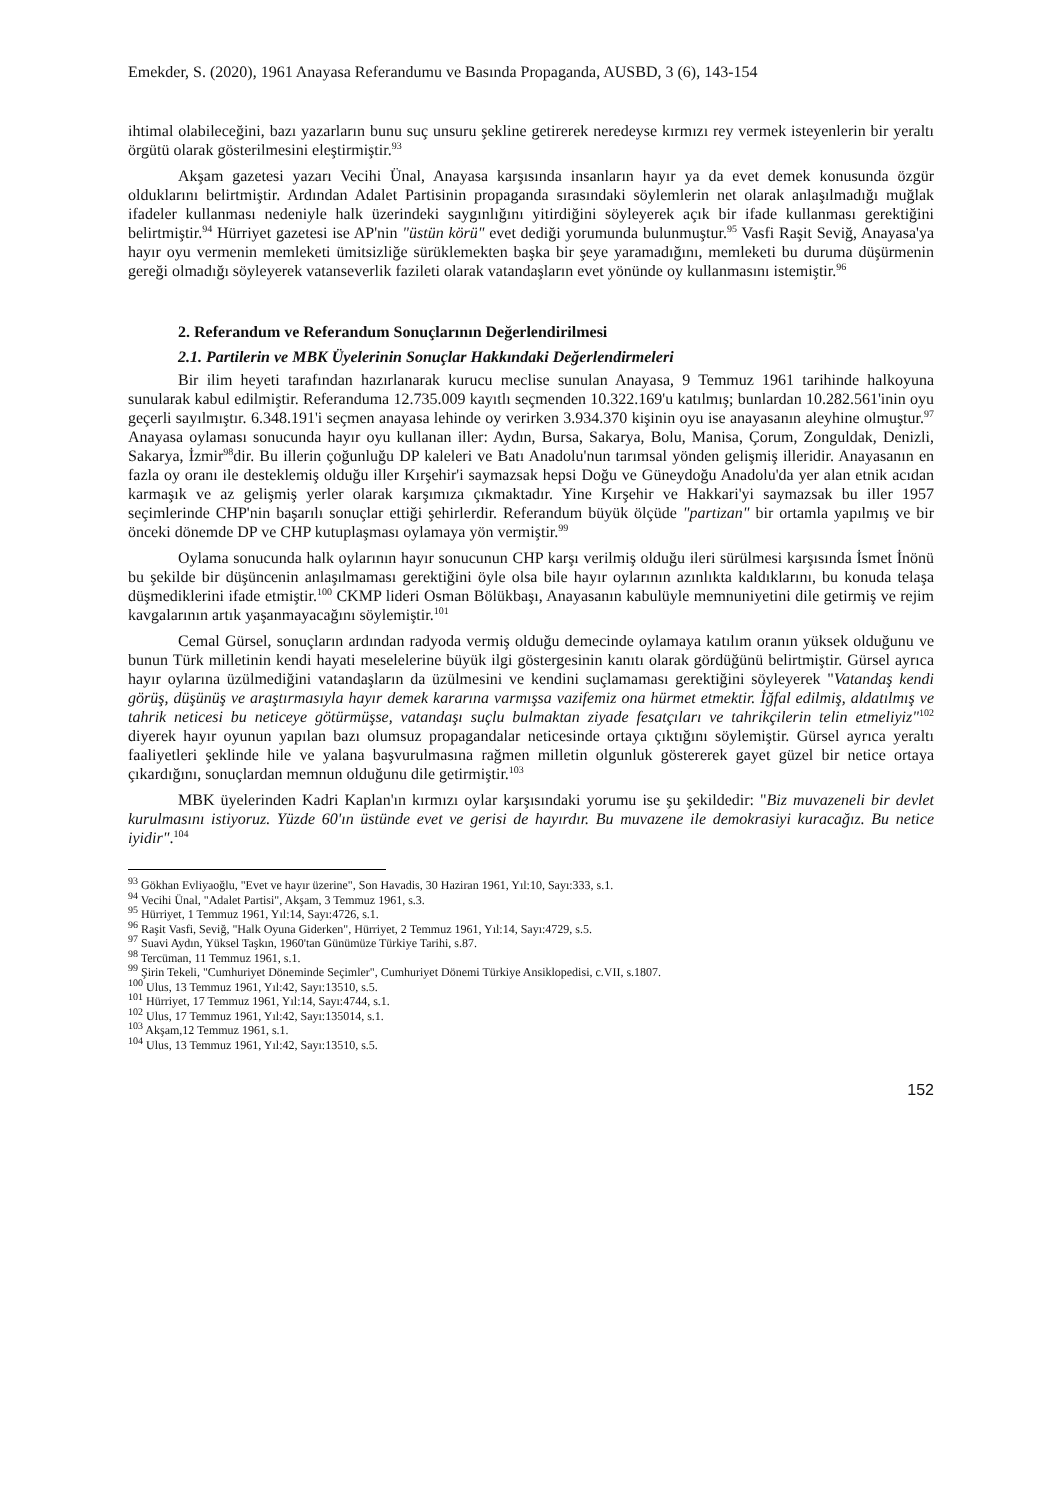Emekder, S. (2020), 1961 Anayasa Referandumu ve Basında Propaganda, AUSBD, 3 (6), 143-154
ihtimal olabileceğini, bazı yazarların bunu suç unsuru şekline getirerek neredeyse kırmızı rey vermek isteyenlerin bir yeraltı örgütü olarak gösterilmesini eleştirmiştir.<sup>93</sup>
Akşam gazetesi yazarı Vecihi Ünal, Anayasa karşısında insanların hayır ya da evet demek konusunda özgür olduklarını belirtmiştir. Ardından Adalet Partisinin propaganda sırasındaki söylemlerin net olarak anlaşılmadığı muğlak ifadeler kullanması nedeniyle halk üzerindeki saygınlığını yitirdiğini söyleyerek açık bir ifade kullanması gerektiğini belirtmiştir.<sup>94</sup> Hürriyet gazetesi ise AP'nin "üstün körü" evet dediği yorumunda bulunmuştur.<sup>95</sup> Vasfi Raşit Seviğ, Anayasa'ya hayır oyu vermenin memleketi ümitsizliğe sürüklemekten başka bir şeye yaramadığını, memleketi bu duruma düşürmenin gereği olmadığı söyleyerek vatanseverlik fazileti olarak vatandaşların evet yönünde oy kullanmasını istemiştir.<sup>96</sup>
2. Referandum ve Referandum Sonuçlarının Değerlendirilmesi
2.1. Partilerin ve MBK Üyelerinin Sonuçlar Hakkındaki Değerlendirmeleri
Bir ilim heyeti tarafından hazırlanarak kurucu meclise sunulan Anayasa, 9 Temmuz 1961 tarihinde halkoyuna sunularak kabul edilmiştir. Referanduma 12.735.009 kayıtlı seçmenden 10.322.169'u katılmış; bunlardan 10.282.561'inin oyu geçerli sayılmıştır. 6.348.191'i seçmen anayasa lehinde oy verirken 3.934.370 kişinin oyu ise anayasanın aleyhine olmuştur.<sup>97</sup> Anayasa oylaması sonucunda hayır oyu kullanan iller: Aydın, Bursa, Sakarya, Bolu, Manisa, Çorum, Zonguldak, Denizli, Sakarya, İzmir<sup>98</sup>dir. Bu illerin çoğunluğu DP kaleleri ve Batı Anadolu'nun tarımsal yönden gelişmiş illeridir. Anayasanın en fazla oy oranı ile desteklemiş olduğu iller Kırşehir'i saymazsak hepsi Doğu ve Güneydoğu Anadolu'da yer alan etnik acıdan karmaşık ve az gelişmiş yerler olarak karşımıza çıkmaktadır. Yine Kırşehir ve Hakkari'yi saymazsak bu iller 1957 seçimlerinde CHP'nin başarılı sonuçlar ettiği şehirlerdir. Referandum büyük ölçüde "partizan" bir ortamla yapılmış ve bir önceki dönemde DP ve CHP kutuplaşması oylamaya yön vermiştir.<sup>99</sup>
Oylama sonucunda halk oylarının hayır sonucunun CHP karşı verilmiş olduğu ileri sürülmesi karşısında İsmet İnönü bu şekilde bir düşüncenin anlaşılmaması gerektiğini öyle olsa bile hayır oylarının azınlıkta kaldıklarını, bu konuda telaşa düşmediklerini ifade etmiştir.<sup>100</sup> CKMP lideri Osman Bölükbaşı, Anayasanın kabulüyle memnuniyetini dile getirmiş ve rejim kavgalarının artık yaşanmayacağını söylemiştir.<sup>101</sup>
Cemal Gürsel, sonuçların ardından radyoda vermiş olduğu demecinde oylamaya katılım oranın yüksek olduğunu ve bunun Türk milletinin kendi hayati meselelerine büyük ilgi göstergesinin kanıtı olarak gördüğünü belirtmiştir. Gürsel ayrıca hayır oylarına üzülmediğini vatandaşların da üzülmesini ve kendini suçlamaması gerektiğini söyleyerek "Vatandaş kendi görüş, düşünüş ve araştırmasıyla hayır demek kararına varmışsa vazifemiz ona hürmet etmektir. İğfal edilmiş, aldatılmış ve tahrik neticesi bu neticeye götürmüşse, vatandaşı suçlu bulmaktan ziyade fesatçıları ve tahrikçilerin telin etmeliyiz"<sup>102</sup> diyerek hayır oyunun yapılan bazı olumsuz propagandalar neticesinde ortaya çıktığını söylemiştir. Gürsel ayrıca yeraltı faaliyetleri şeklinde hile ve yalana başvurulmasına rağmen milletin olgunluk göstererek gayet güzel bir netice ortaya çıkardığını, sonuçlardan memnun olduğunu dile getirmiştir.<sup>103</sup>
MBK üyelerinden Kadri Kaplan'ın kırmızı oylar karşısındaki yorumu ise şu şekildedir: "Biz muvazeneli bir devlet kurulmasını istiyoruz. Yüzde 60'ın üstünde evet ve gerisi de hayırdır. Bu muvazene ile demokrasiyi kuracağız. Bu netice iyidir".<sup>104</sup>
<sup>93</sup> Gökhan Evliyaoğlu, "Evet ve hayır üzerine", Son Havadis, 30 Haziran 1961, Yıl:10, Sayı:333, s.1.
<sup>94</sup> Vecihi Ünal, "Adalet Partisi", Akşam, 3 Temmuz 1961, s.3.
<sup>95</sup> Hürriyet, 1 Temmuz 1961, Yıl:14, Sayı:4726, s.1.
<sup>96</sup> Raşit Vasfi, Seviğ, "Halk Oyuna Giderken", Hürriyet, 2 Temmuz 1961, Yıl:14, Sayı:4729, s.5.
<sup>97</sup> Suavi Aydın, Yüksel Taşkın, 1960'tan Günümüze Türkiye Tarihi, s.87.
<sup>98</sup> Tercüman, 11 Temmuz 1961, s.1.
<sup>99</sup> Şirin Tekeli, "Cumhuriyet Döneminde Seçimler", Cumhuriyet Dönemi Türkiye Ansiklopedisi, c.VII, s.1807.
<sup>100</sup> Ulus, 13 Temmuz 1961, Yıl:42, Sayı:13510, s.5.
<sup>101</sup> Hürriyet, 17 Temmuz 1961, Yıl:14, Sayı:4744, s.1.
<sup>102</sup> Ulus, 17 Temmuz 1961, Yıl:42, Sayı:135014, s.1.
<sup>103</sup> Akşam,12 Temmuz 1961, s.1.
<sup>104</sup> Ulus, 13 Temmuz 1961, Yıl:42, Sayı:13510, s.5.
152